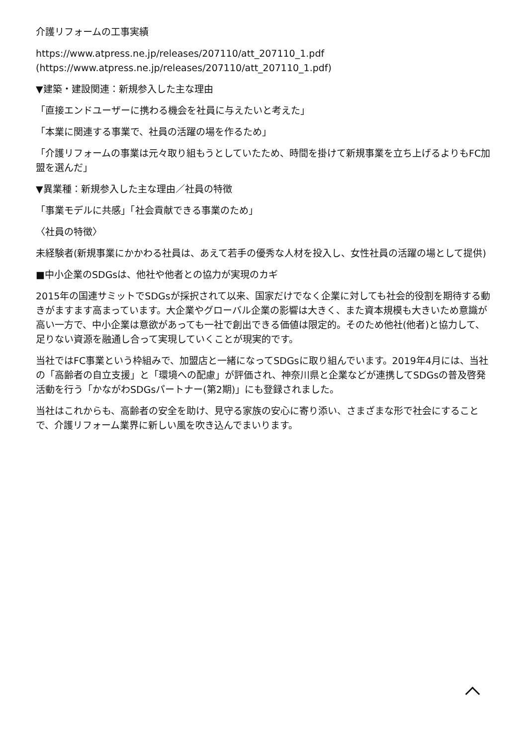介護リフォームの工事実績
https://www.atpress.ne.jp/releases/207110/att_207110_1.pdf
(https://www.atpress.ne.jp/releases/207110/att_207110_1.pdf)
▼建築・建設関連：新規参入した主な理由
「直接エンドユーザーに携わる機会を社員に与えたいと考えた」
「本業に関連する事業で、社員の活躍の場を作るため」
「介護リフォームの事業は元々取り組もうとしていたため、時間を掛けて新規事業を立ち上げるよりもFC加盟を選んだ」
▼異業種：新規参入した主な理由／社員の特徴
「事業モデルに共感」「社会貢献できる事業のため」
〈社員の特徴〉
未経験者(新規事業にかかわる社員は、あえて若手の優秀な人材を投入し、女性社員の活躍の場として提供)
■中小企業のSDGsは、他社や他者との協力が実現のカギ
2015年の国連サミットでSDGsが採択されて以来、国家だけでなく企業に対しても社会的役割を期待する動きがますます高まっています。大企業やグローバル企業の影響は大きく、また資本規模も大きいため意識が高い一方で、中小企業は意欲があっても一社で創出できる価値は限定的。そのため他社(他者)と協力して、足りない資源を融通し合って実現していくことが現実的です。
当社ではFC事業という枠組みで、加盟店と一緒になってSDGsに取り組んでいます。2019年4月には、当社の「高齢者の自立支援」と「環境への配慮」が評価され、神奈川県と企業などが連携してSDGsの普及啓発活動を行う「かながわSDGsパートナー(第2期)」にも登録されました。
当社はこれからも、高齢者の安全を助け、見守る家族の安心に寄り添い、さまざまな形で社会にすることで、介護リフォーム業界に新しい風を吹き込んでまいります。